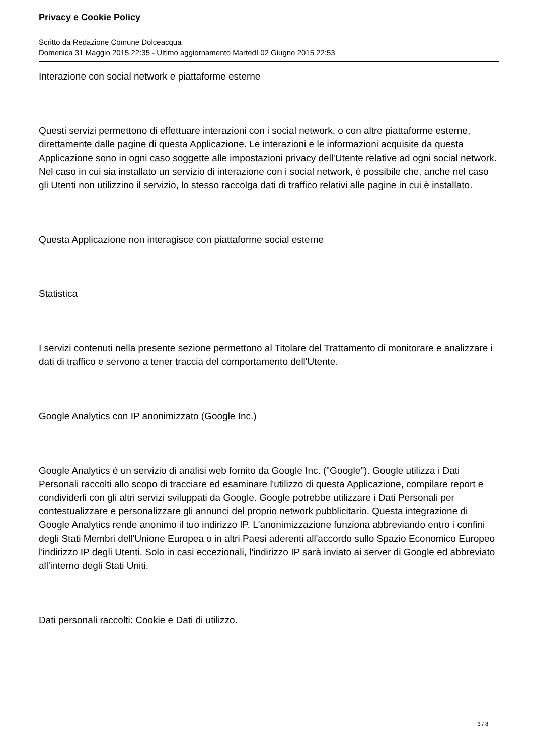Privacy e Cookie Policy
Scritto da Redazione Comune Dolceacqua
Domenica 31 Maggio 2015 22:35 - Ultimo aggiornamento Martedì 02 Giugno 2015 22:53
Interazione con social network e piattaforme esterne
Questi servizi permettono di effettuare interazioni con i social network, o con altre piattaforme esterne, direttamente dalle pagine di questa Applicazione. Le interazioni e le informazioni acquisite da questa Applicazione sono in ogni caso soggette alle impostazioni privacy dell'Utente relative ad ogni social network. Nel caso in cui sia installato un servizio di interazione con i social network, è possibile che, anche nel caso gli Utenti non utilizzino il servizio, lo stesso raccolga dati di traffico relativi alle pagine in cui è installato.
Questa Applicazione non interagisce con piattaforme social esterne
Statistica
I servizi contenuti nella presente sezione permettono al Titolare del Trattamento di monitorare e analizzare i dati di traffico e servono a tener traccia del comportamento dell'Utente.
Google Analytics con IP anonimizzato (Google Inc.)
Google Analytics è un servizio di analisi web fornito da Google Inc. ("Google"). Google utilizza i Dati Personali raccolti allo scopo di tracciare ed esaminare l'utilizzo di questa Applicazione, compilare report e condividerli con gli altri servizi sviluppati da Google. Google potrebbe utilizzare i Dati Personali per contestualizzare e personalizzare gli annunci del proprio network pubblicitario. Questa integrazione di Google Analytics rende anonimo il tuo indirizzo IP. L'anonimizzazione funziona abbreviando entro i confini degli Stati Membri dell'Unione Europea o in altri Paesi aderenti all'accordo sullo Spazio Economico Europeo l'indirizzo IP degli Utenti. Solo in casi eccezionali, l'indirizzo IP sarà inviato ai server di Google ed abbreviato all'interno degli Stati Uniti.
Dati personali raccolti: Cookie e Dati di utilizzo.
3 / 8